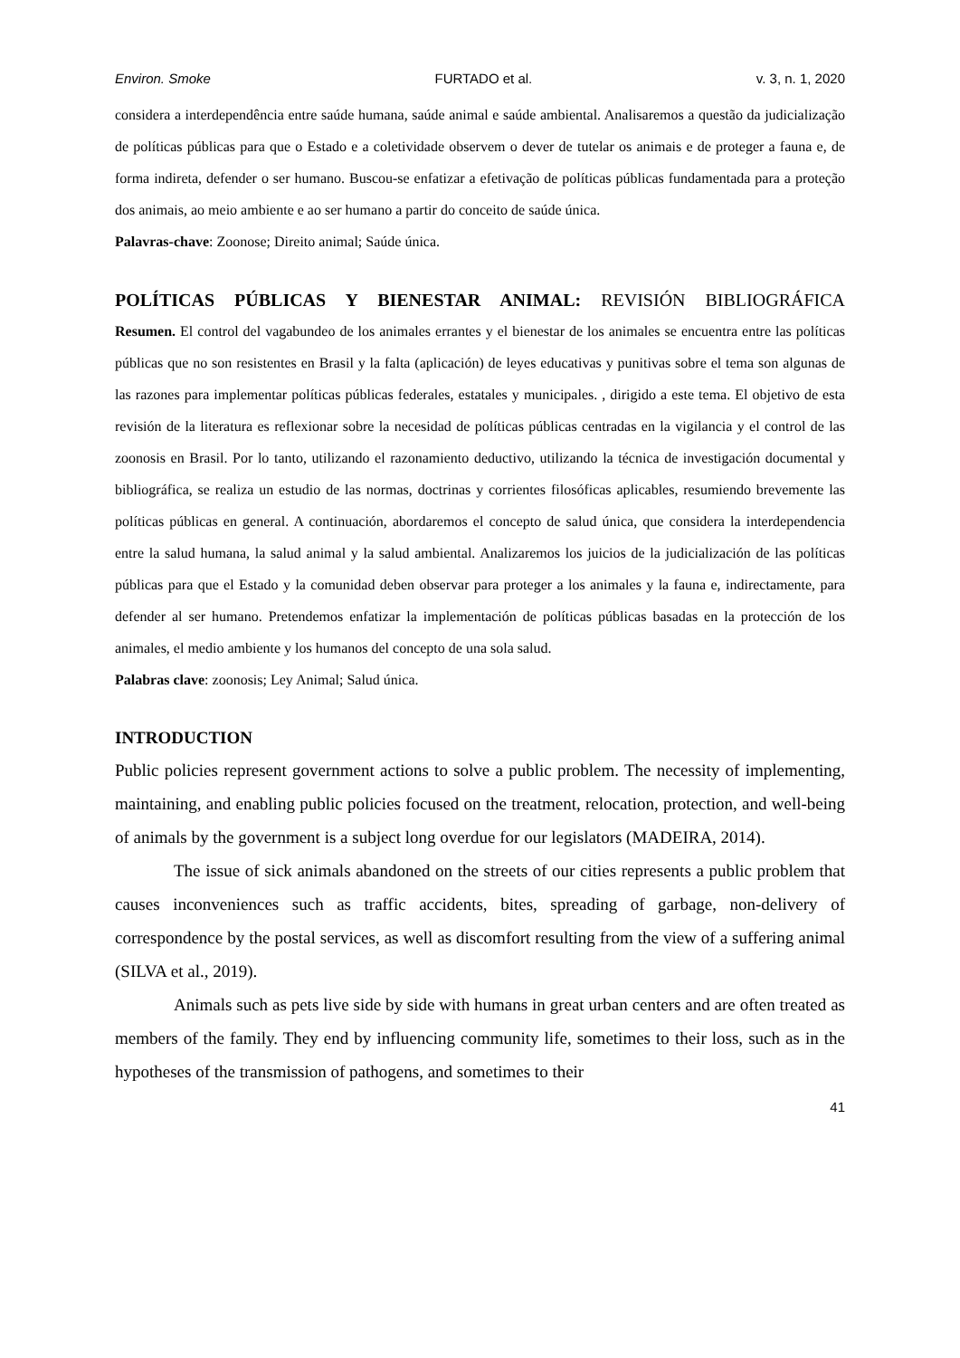Environ. Smoke FURTADO et al. v. 3, n. 1, 2020
considera a interdependência entre saúde humana, saúde animal e saúde ambiental. Analisaremos a questão da judicialização de políticas públicas para que o Estado e a coletividade observem o dever de tutelar os animais e de proteger a fauna e, de forma indireta, defender o ser humano. Buscou-se enfatizar a efetivação de políticas públicas fundamentada para a proteção dos animais, ao meio ambiente e ao ser humano a partir do conceito de saúde única.
Palavras-chave: Zoonose; Direito animal; Saúde única.
POLÍTICAS PÚBLICAS Y BIENESTAR ANIMAL: REVISIÓN BIBLIOGRÁFICA
Resumen. El control del vagabundeo de los animales errantes y el bienestar de los animales se encuentra entre las políticas públicas que no son resistentes en Brasil y la falta (aplicación) de leyes educativas y punitivas sobre el tema son algunas de las razones para implementar políticas públicas federales, estatales y municipales. , dirigido a este tema. El objetivo de esta revisión de la literatura es reflexionar sobre la necesidad de políticas públicas centradas en la vigilancia y el control de las zoonosis en Brasil. Por lo tanto, utilizando el razonamiento deductivo, utilizando la técnica de investigación documental y bibliográfica, se realiza un estudio de las normas, doctrinas y corrientes filosóficas aplicables, resumiendo brevemente las políticas públicas en general. A continuación, abordaremos el concepto de salud única, que considera la interdependencia entre la salud humana, la salud animal y la salud ambiental. Analizaremos los juicios de la judicialización de las políticas públicas para que el Estado y la comunidad deben observar para proteger a los animales y la fauna e, indirectamente, para defender al ser humano. Pretendemos enfatizar la implementación de políticas públicas basadas en la protección de los animales, el medio ambiente y los humanos del concepto de una sola salud.
Palabras clave: zoonosis; Ley Animal; Salud única.
INTRODUCTION
Public policies represent government actions to solve a public problem. The necessity of implementing, maintaining, and enabling public policies focused on the treatment, relocation, protection, and well-being of animals by the government is a subject long overdue for our legislators (MADEIRA, 2014).
The issue of sick animals abandoned on the streets of our cities represents a public problem that causes inconveniences such as traffic accidents, bites, spreading of garbage, non-delivery of correspondence by the postal services, as well as discomfort resulting from the view of a suffering animal (SILVA et al., 2019).
Animals such as pets live side by side with humans in great urban centers and are often treated as members of the family. They end by influencing community life, sometimes to their loss, such as in the hypotheses of the transmission of pathogens, and sometimes to their
41